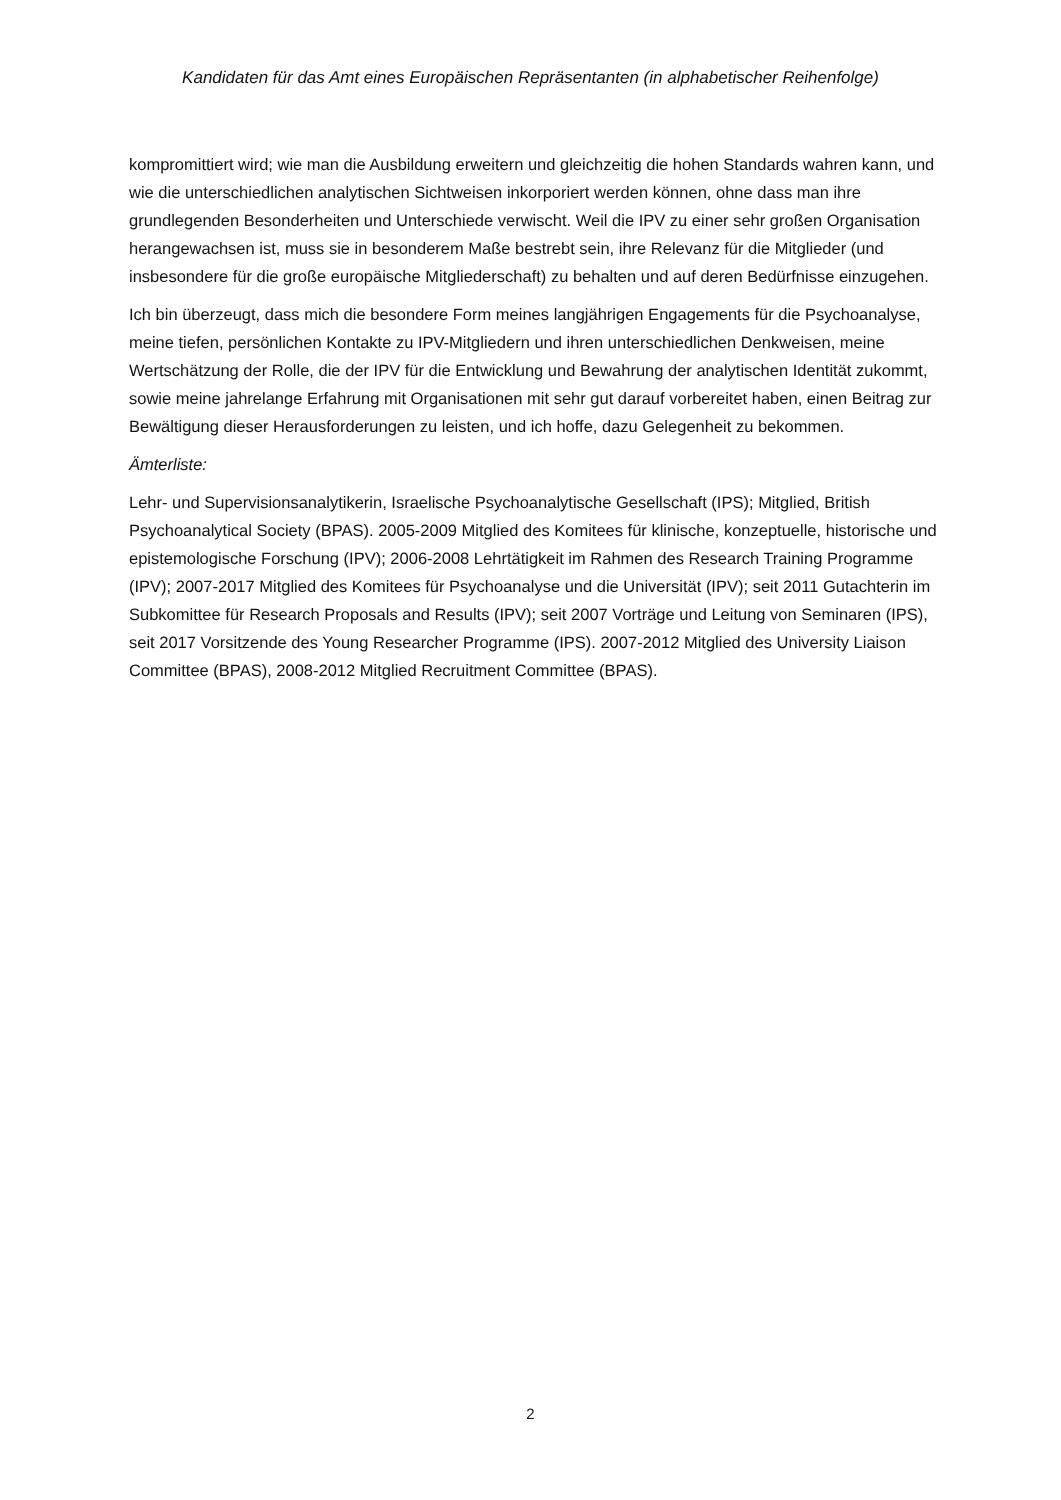Kandidaten für das Amt eines Europäischen Repräsentanten (in alphabetischer Reihenfolge)
kompromittiert wird; wie man die Ausbildung erweitern und gleichzeitig die hohen Standards wahren kann, und wie die unterschiedlichen analytischen Sichtweisen inkorporiert werden können, ohne dass man ihre grundlegenden Besonderheiten und Unterschiede verwischt. Weil die IPV zu einer sehr großen Organisation herangewachsen ist, muss sie in besonderem Maße bestrebt sein, ihre Relevanz für die Mitglieder (und insbesondere für die große europäische Mitgliederschaft) zu behalten und auf deren Bedürfnisse einzugehen.
Ich bin überzeugt, dass mich die besondere Form meines langjährigen Engagements für die Psychoanalyse, meine tiefen, persönlichen Kontakte zu IPV-Mitgliedern und ihren unterschiedlichen Denkweisen, meine Wertschätzung der Rolle, die der IPV für die Entwicklung und Bewahrung der analytischen Identität zukommt, sowie meine jahrelange Erfahrung mit Organisationen mit sehr gut darauf vorbereitet haben, einen Beitrag zur Bewältigung dieser Herausforderungen zu leisten, und ich hoffe, dazu Gelegenheit zu bekommen.
Ämterliste:
Lehr- und Supervisionsanalytikerin, Israelische Psychoanalytische Gesellschaft (IPS); Mitglied, British Psychoanalytical Society (BPAS). 2005-2009 Mitglied des Komitees für klinische, konzeptuelle, historische und epistemologische Forschung (IPV); 2006-2008 Lehrtätigkeit im Rahmen des Research Training Programme (IPV); 2007-2017 Mitglied des Komitees für Psychoanalyse und die Universität (IPV); seit 2011 Gutachterin im Subkomittee für Research Proposals and Results (IPV); seit 2007 Vorträge und Leitung von Seminaren (IPS), seit 2017 Vorsitzende des Young Researcher Programme (IPS). 2007-2012 Mitglied des University Liaison Committee (BPAS), 2008-2012 Mitglied Recruitment Committee (BPAS).
2